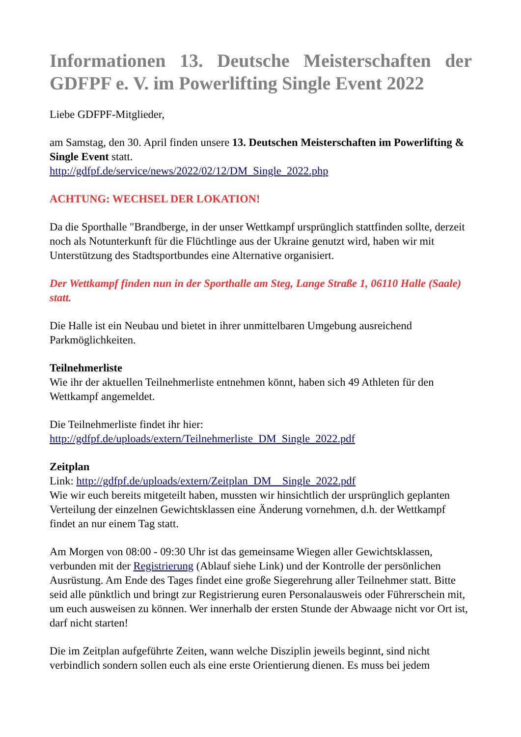Informationen 13. Deutsche Meisterschaften der GDFPF e. V. im Powerlifting Single Event 2022
Liebe GDFPF-Mitglieder,
am Samstag, den 30. April finden unsere 13. Deutschen Meisterschaften im Powerlifting & Single Event statt.
http://gdfpf.de/service/news/2022/02/12/DM_Single_2022.php
ACHTUNG: WECHSEL DER LOKATION!
Da die Sporthalle "Brandberge, in der unser Wettkampf ursprünglich stattfinden sollte, derzeit noch als Notunterkunft für die Flüchtlinge aus der Ukraine genutzt wird, haben wir mit Unterstützung des Stadtsportbundes eine Alternative organisiert.
Der Wettkampf finden nun in der Sporthalle am Steg, Lange Straße 1, 06110 Halle (Saale) statt.
Die Halle ist ein Neubau und bietet in ihrer unmittelbaren Umgebung ausreichend Parkmöglichkeiten.
Teilnehmerliste
Wie ihr der aktuellen Teilnehmerliste entnehmen könnt, haben sich 49 Athleten für den Wettkampf angemeldet.
Die Teilnehmerliste findet ihr hier:
http://gdfpf.de/uploads/extern/Teilnehmerliste_DM_Single_2022.pdf
Zeitplan
Link: http://gdfpf.de/uploads/extern/Zeitplan_DM__Single_2022.pdf
Wie wir euch bereits mitgeteilt haben, mussten wir hinsichtlich der ursprünglich geplanten Verteilung der einzelnen Gewichtsklassen eine Änderung vornehmen, d.h. der Wettkampf findet an nur einem Tag statt.
Am Morgen von 08:00 - 09:30 Uhr ist das gemeinsame Wiegen aller Gewichtsklassen, verbunden mit der Registrierung (Ablauf siehe Link) und der Kontrolle der persönlichen Ausrüstung. Am Ende des Tages findet eine große Siegerehrung aller Teilnehmer statt. Bitte seid alle pünktlich und bringt zur Registrierung euren Personalausweis oder Führerschein mit, um euch ausweisen zu können. Wer innerhalb der ersten Stunde der Abwaage nicht vor Ort ist, darf nicht starten!
Die im Zeitplan aufgeführte Zeiten, wann welche Disziplin jeweils beginnt, sind nicht verbindlich sondern sollen euch als eine erste Orientierung dienen. Es muss bei jedem